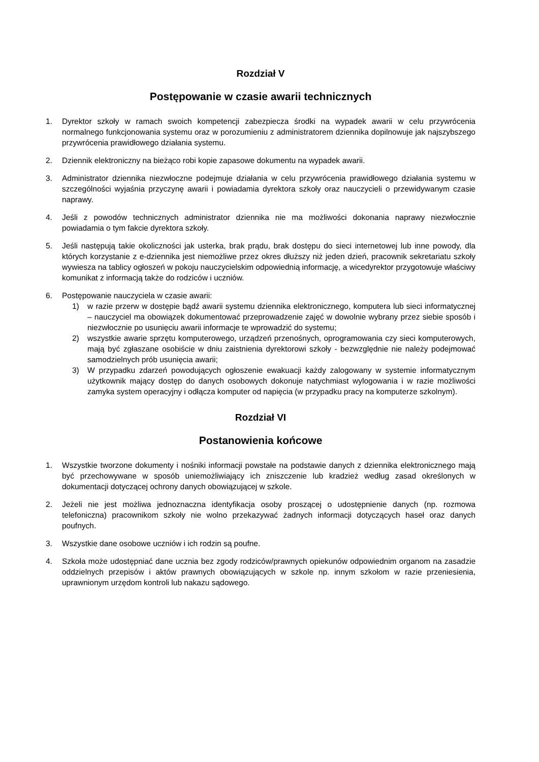Rozdział V
Postępowanie w czasie awarii technicznych
1. Dyrektor szkoły w ramach swoich kompetencji zabezpiecza środki na wypadek awarii w celu przywrócenia normalnego funkcjonowania systemu oraz w porozumieniu z administratorem dziennika dopilnowuje jak najszybszego przywrócenia prawidłowego działania systemu.
2. Dziennik elektroniczny na bieżąco robi kopie zapasowe dokumentu na wypadek awarii.
3. Administrator dziennika niezwłoczne podejmuje działania w celu przywrócenia prawidłowego działania systemu w szczególności wyjaśnia przyczynę awarii i powiadamia dyrektora szkoły oraz nauczycieli o przewidywanym czasie naprawy.
4. Jeśli z powodów technicznych administrator dziennika nie ma możliwości dokonania naprawy niezwłocznie powiadamia o tym fakcie dyrektora szkoły.
5. Jeśli następują takie okoliczności jak usterka, brak prądu, brak dostępu do sieci internetowej lub inne powody, dla których korzystanie z e-dziennika jest niemożliwe przez okres dłuższy niż jeden dzień, pracownik sekretariatu szkoły wywiesza na tablicy ogłoszeń w pokoju nauczycielskim odpowiednią informację, a wicedyrektor przygotowuje właściwy komunikat z informacją także do rodziców i uczniów.
6. Postępowanie nauczyciela w czasie awarii:
1) w razie przerw w dostępie bądź awarii systemu dziennika elektronicznego, komputera lub sieci informatycznej – nauczyciel ma obowiązek dokumentować przeprowadzenie zajęć w dowolnie wybrany przez siebie sposób i niezwłocznie po usunięciu awarii informacje te wprowadzić do systemu;
2) wszystkie awarie sprzętu komputerowego, urządzeń przenośnych, oprogramowania czy sieci komputerowych, mają być zgłaszane osobiście w dniu zaistnienia dyrektorowi szkoły - bezwzględnie nie należy podejmować samodzielnych prób usunięcia awarii;
3) W przypadku zdarzeń powodujących ogłoszenie ewakuacji każdy zalogowany w systemie informatycznym użytkownik mający dostęp do danych osobowych dokonuje natychmiast wylogowania i w razie możliwości zamyka system operacyjny i odłącza komputer od napięcia (w przypadku pracy na komputerze szkolnym).
Rozdział VI
Postanowienia końcowe
1. Wszystkie tworzone dokumenty i nośniki informacji powstałe na podstawie danych z dziennika elektronicznego mają być przechowywane w sposób uniemożliwiający ich zniszczenie lub kradzież według zasad określonych w dokumentacji dotyczącej ochrony danych obowiązującej w szkole.
2. Jeżeli nie jest możliwa jednoznaczna identyfikacja osoby proszącej o udostępnienie danych (np. rozmowa telefoniczna) pracownikom szkoły nie wolno przekazywać żadnych informacji dotyczących haseł oraz danych poufnych.
3. Wszystkie dane osobowe uczniów i ich rodzin są poufne.
4. Szkoła może udostępniać dane ucznia bez zgody rodziców/prawnych opiekunów odpowiednim organom na zasadzie oddzielnych przepisów i aktów prawnych obowiązujących w szkole np. innym szkołom w razie przeniesienia, uprawnionym urzędom kontroli lub nakazu sądowego.